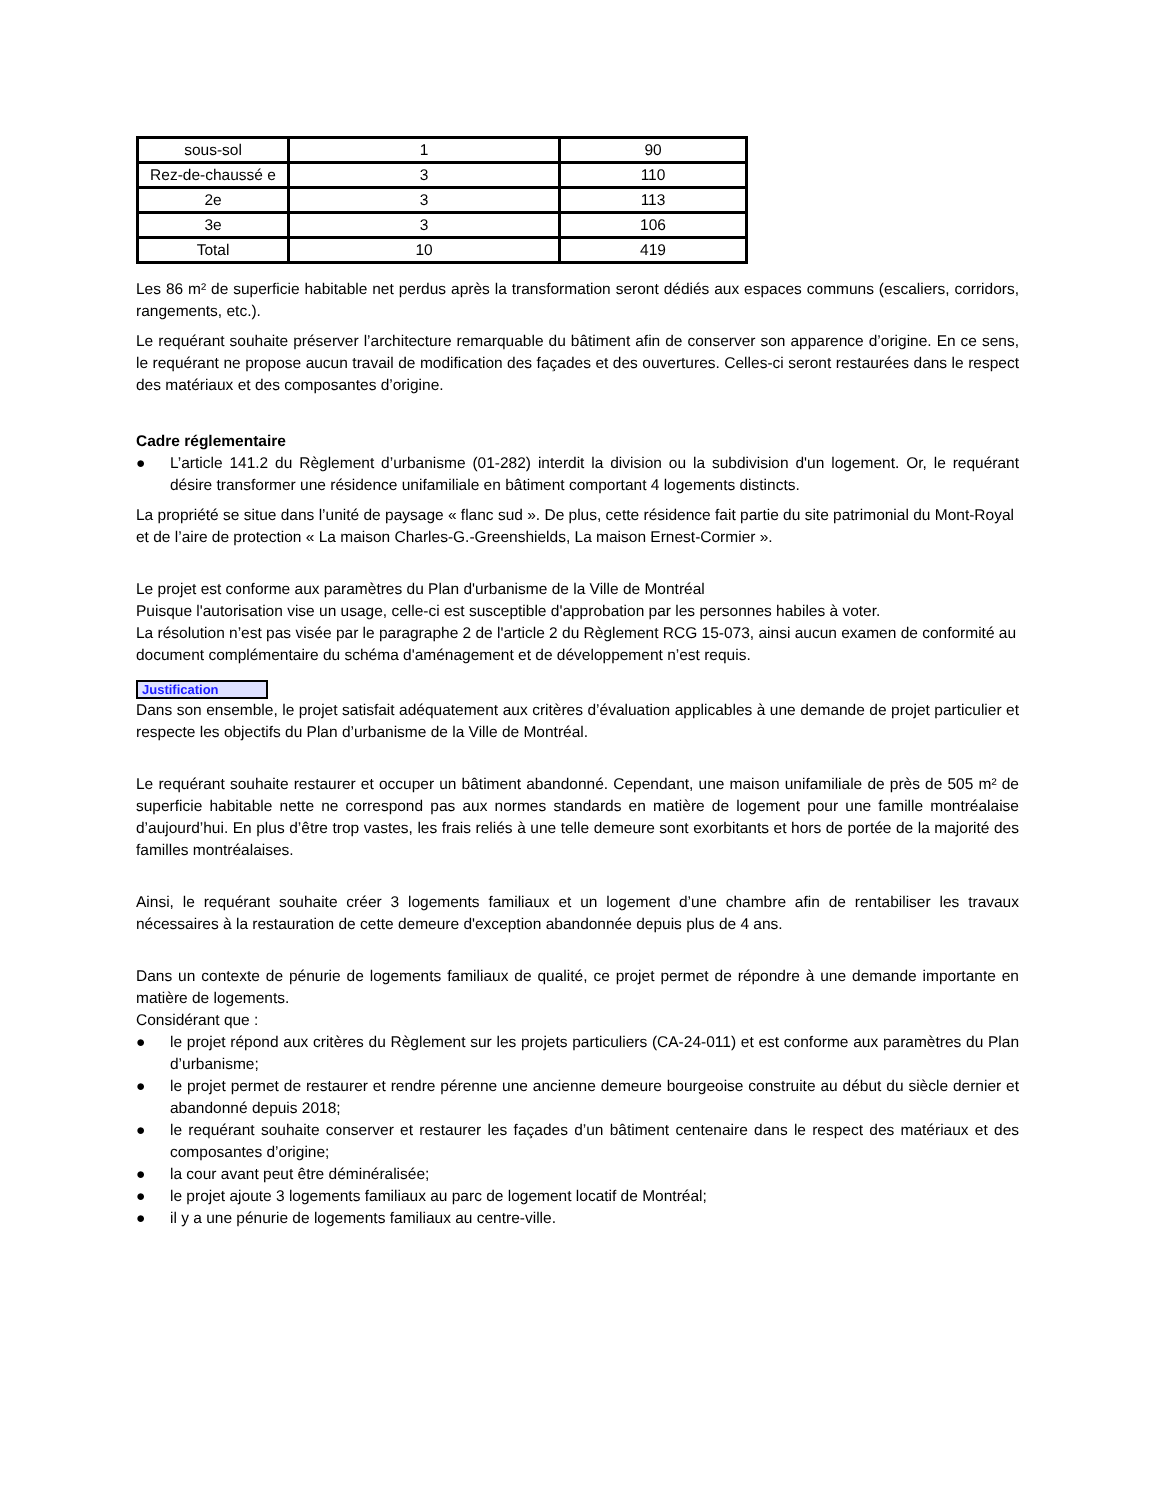| sous-sol | 1 | 90 |
| Rez-de-chaussé e | 3 | 110 |
| 2e | 3 | 113 |
| 3e | 3 | 106 |
| Total | 10 | 419 |
Les 86 m² de superficie habitable net perdus après la transformation seront dédiés aux espaces communs (escaliers, corridors, rangements, etc.).
Le requérant souhaite préserver l’architecture remarquable du bâtiment afin de conserver son apparence d’origine. En ce sens, le requérant ne propose aucun travail de modification des façades et des ouvertures. Celles-ci seront restaurées dans le respect des matériaux et des composantes d’origine.
Cadre réglementaire
● L’article 141.2 du Règlement d’urbanisme (01-282) interdit la division ou la subdivision d'un logement. Or, le requérant désire transformer une résidence unifamiliale en bâtiment comportant 4 logements distincts.
La propriété se situe dans l’unité de paysage « flanc sud ». De plus, cette résidence fait partie du site patrimonial du Mont-Royal et de l’aire de protection « La maison Charles-G.-Greenshields, La maison Ernest-Cormier ».
Le projet est conforme aux paramètres du Plan d'urbanisme de la Ville de Montréal
Puisque l'autorisation vise un usage, celle-ci est susceptible d'approbation par les personnes habiles à voter.
La résolution n’est pas visée par le paragraphe 2 de l'article 2 du Règlement RCG 15-073, ainsi aucun examen de conformité au document complémentaire du schéma d'aménagement et de développement n’est requis.
Justification
Dans son ensemble, le projet satisfait adéquatement aux critères d’évaluation applicables à une demande de projet particulier et respecte les objectifs du Plan d’urbanisme de la Ville de Montréal.
Le requérant souhaite restaurer et occuper un bâtiment abandonné. Cependant, une maison unifamiliale de près de 505 m² de superficie habitable nette ne correspond pas aux normes standards en matière de logement pour une famille montréalaise d’aujourd’hui. En plus d’être trop vastes, les frais reliés à une telle demeure sont exorbitants et hors de portée de la majorité des familles montréalaises.
Ainsi, le requérant souhaite créer 3 logements familiaux et un logement d’une chambre afin de rentabiliser les travaux nécessaires à la restauration de cette demeure d'exception abandonnée depuis plus de 4 ans.
Dans un contexte de pénurie de logements familiaux de qualité, ce projet permet de répondre à une demande importante en matière de logements.
Considérant que :
● le projet répond aux critères du Règlement sur les projets particuliers (CA-24-011) et est conforme aux paramètres du Plan d’urbanisme;
● le projet permet de restaurer et rendre pérenne une ancienne demeure bourgeoise construite au début du siècle dernier et abandonné depuis 2018;
● le requérant souhaite conserver et restaurer les façades d’un bâtiment centenaire dans le respect des matériaux et des composantes d’origine;
● la cour avant peut être déminéralisée;
● le projet ajoute 3 logements familiaux au parc de logement locatif de Montréal;
● il y a une pénurie de logements familiaux au centre-ville.